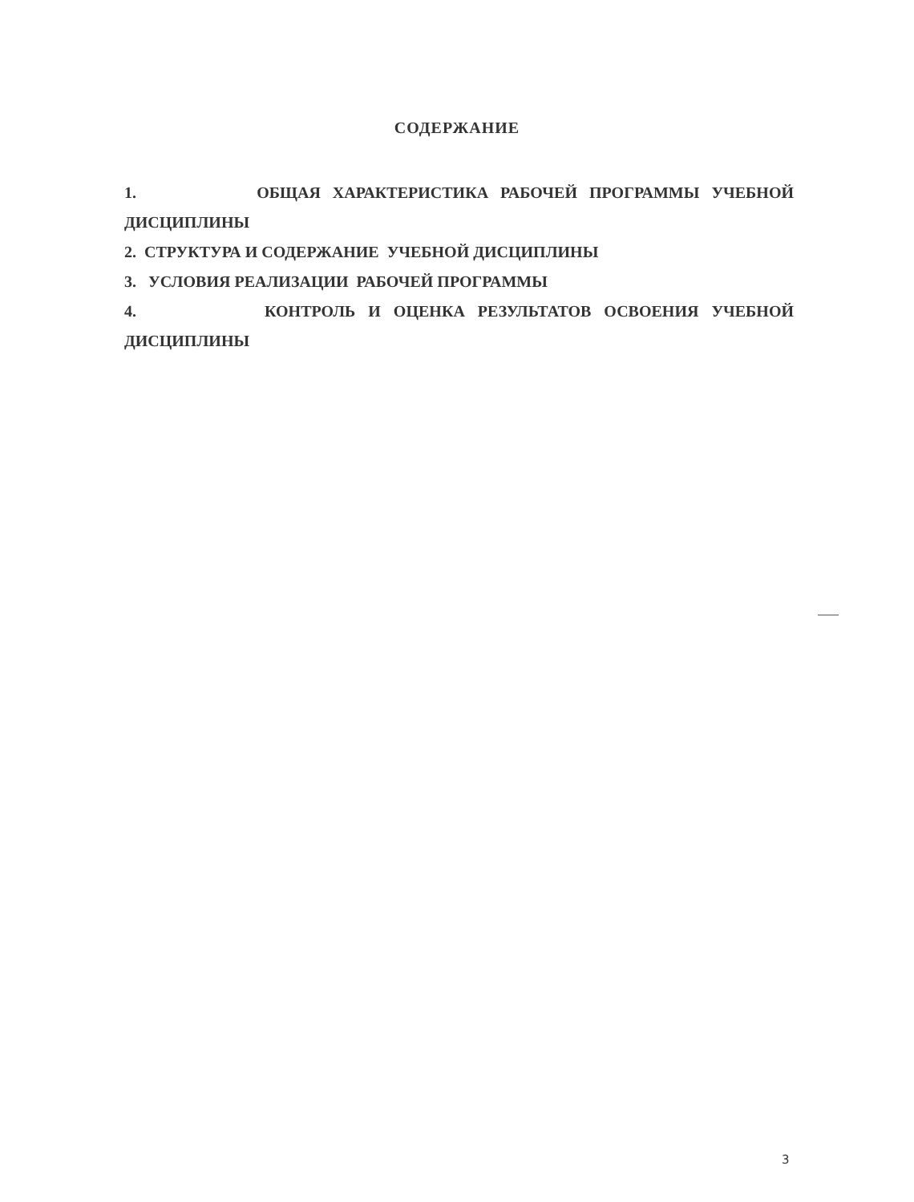СОДЕРЖАНИЕ
1. ОБЩАЯ ХАРАКТЕРИСТИКА РАБОЧЕЙ ПРОГРАММЫ УЧЕБНОЙ
ДИСЦИПЛИНЫ
2. СТРУКТУРА И СОДЕРЖАНИЕ УЧЕБНОЙ ДИСЦИПЛИНЫ
3. УСЛОВИЯ РЕАЛИЗАЦИИ РАБОЧЕЙ ПРОГРАММЫ
4. КОНТРОЛЬ И ОЦЕНКА РЕЗУЛЬТАТОВ ОСВОЕНИЯ УЧЕБНОЙ
ДИСЦИПЛИНЫ
3